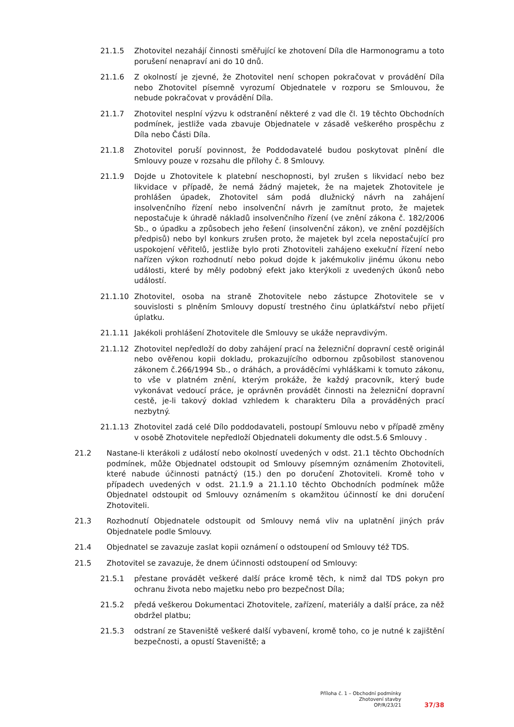21.1.5 Zhotovitel nezahájí činnosti směřující ke zhotovení Díla dle Harmonogramu a toto porušení nenapraví ani do 10 dnů.
21.1.6 Z okolností je zjevné, že Zhotovitel není schopen pokračovat v provádění Díla nebo Zhotovitel písemně vyrozumí Objednatele v rozporu se Smlouvou, že nebude pokračovat v provádění Díla.
21.1.7 Zhotovitel nesplní výzvu k odstranění některé z vad dle čl. 19 těchto Obchodních podmínek, jestliže vada zbavuje Objednatele v zásadě veškerého prospěchu z Díla nebo Části Díla.
21.1.8 Zhotovitel poruší povinnost, že Poddodavatelé budou poskytovat plnění dle Smlouvy pouze v rozsahu dle přílohy č. 8 Smlouvy.
21.1.9 Dojde u Zhotovitele k platební neschopnosti, byl zrušen s likvidací nebo bez likvidace v případě, že nemá žádný majetek, že na majetek Zhotovitele je prohlášen úpadek, Zhotovitel sám podá dlužnický návrh na zahájení insolvenčního řízení nebo insolvenční návrh je zamítnut proto, že majetek nepostačuje k úhradě nákladů insolvenčního řízení (ve znění zákona č. 182/2006 Sb., o úpadku a způsobech jeho řešení (insolvenční zákon), ve znění pozdějších předpisů) nebo byl konkurs zrušen proto, že majetek byl zcela nepostačující pro uspokojení věřitelů, jestliže bylo proti Zhotoviteli zahájeno exekuční řízení nebo nařízen výkon rozhodnutí nebo pokud dojde k jakémukoliv jinému úkonu nebo události, které by měly podobný efekt jako kterýkoli z uvedených úkonů nebo událostí.
21.1.10 Zhotovitel, osoba na straně Zhotovitele nebo zástupce Zhotovitele se v souvislosti s plněním Smlouvy dopustí trestného činu úplatkářství nebo přijetí úplatku.
21.1.11 Jakékoli prohlášení Zhotovitele dle Smlouvy se ukáže nepravdivým.
21.1.12 Zhotovitel nepředloží do doby zahájení prací na železniční dopravní cestě originál nebo ověřenou kopii dokladu, prokazujícího odbornou způsobilost stanovenou zákonem č.266/1994 Sb., o dráhách, a prováděcími vyhláškami k tomuto zákonu, to vše v platném znění, kterým prokáže, že každý pracovník, který bude vykonávat vedoucí práce, je oprávněn provádět činnosti na železniční dopravní cestě, je-li takový doklad vzhledem k charakteru Díla a prováděných prací nezbytný.
21.1.13 Zhotovitel zadá celé Dílo poddodavateli, postoupí Smlouvu nebo v případě změny v osobě Zhotovitele nepředloží Objednateli dokumenty dle odst.5.6 Smlouvy .
21.2 Nastane-li kterákoli z událostí nebo okolností uvedených v odst. 21.1 těchto Obchodních podmínek, může Objednatel odstoupit od Smlouvy písemným oznámením Zhotoviteli, které nabude účinnosti patnáctý (15.) den po doručení Zhotoviteli. Kromě toho v případech uvedených v odst. 21.1.9 a 21.1.10 těchto Obchodních podmínek může Objednatel odstoupit od Smlouvy oznámením s okamžitou účinností ke dni doručení Zhotoviteli.
21.3 Rozhodnutí Objednatele odstoupit od Smlouvy nemá vliv na uplatnění jiných práv Objednatele podle Smlouvy.
21.4 Objednatel se zavazuje zaslat kopii oznámení o odstoupení od Smlouvy též TDS.
21.5 Zhotovitel se zavazuje, že dnem účinnosti odstoupení od Smlouvy:
21.5.1 přestane provádět veškeré další práce kromě těch, k nimž dal TDS pokyn pro ochranu života nebo majetku nebo pro bezpečnost Díla;
21.5.2 předá veškerou Dokumentaci Zhotovitele, zařízení, materiály a další práce, za něž obdržel platbu;
21.5.3 odstraní ze Staveniště veškeré další vybavení, kromě toho, co je nutné k zajištění bezpečnosti, a opustí Staveniště; a
Příloha č. 1 – Obchodní podmínky
Zhotovení stavby
OP/R/23/21
37/38